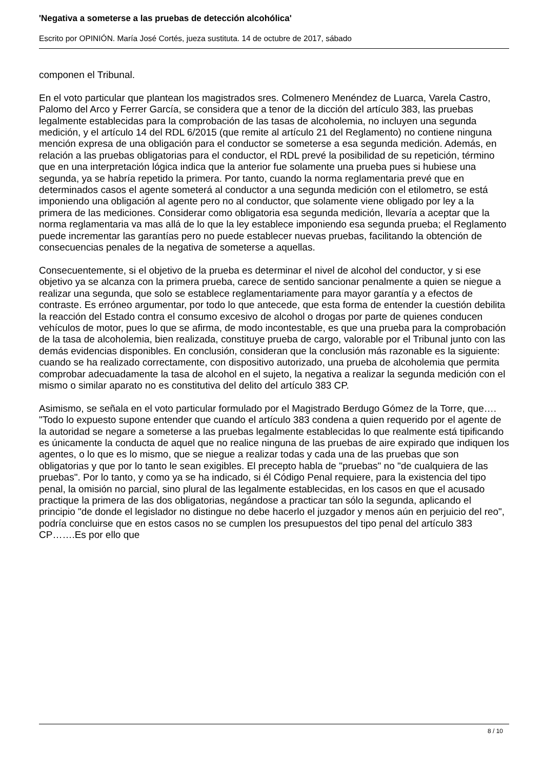'Negativa a someterse a las pruebas de detección alcohólica'
Escrito por OPINIÓN. María José Cortés, jueza sustituta. 14 de octubre de 2017, sábado
componen el Tribunal.
En el voto particular que plantean los magistrados sres. Colmenero Menéndez de Luarca, Varela Castro, Palomo del Arco y Ferrer García, se considera que a tenor de la dicción del artículo 383, las pruebas legalmente establecidas para la comprobación de las tasas de alcoholemia, no incluyen una segunda medición, y el artículo 14 del RDL 6/2015 (que remite al artículo 21 del Reglamento) no contiene ninguna mención expresa de una obligación para el conductor se someterse a esa segunda medición. Además, en relación a las pruebas obligatorias para el conductor, el RDL prevé la posibilidad de su repetición, término que en una interpretación lógica indica que la anterior fue solamente una prueba pues si hubiese una segunda, ya se habría repetido la primera. Por tanto, cuando la norma reglamentaria prevé que en determinados casos el agente someterá al conductor a una segunda medición con el etilometro, se está imponiendo una obligación al agente pero no al conductor, que solamente viene obligado por ley a la primera de las mediciones. Considerar como obligatoria esa segunda medición, llevaría a aceptar que la norma reglamentaria va mas allá de lo que la ley establece imponiendo esa segunda prueba; el Reglamento puede incrementar las garantías pero no puede establecer nuevas pruebas, facilitando la obtención de consecuencias penales de la negativa de someterse a aquellas.
Consecuentemente, si el objetivo de la prueba es determinar el nivel de alcohol del conductor, y si ese objetivo ya se alcanza con la primera prueba, carece de sentido sancionar penalmente a quien se niegue a realizar una segunda, que solo se establece reglamentariamente para mayor garantía y a efectos de contraste. Es erróneo argumentar, por todo lo que antecede, que esta forma de entender la cuestión debilita la reacción del Estado contra el consumo excesivo de alcohol o drogas por parte de quienes conducen vehículos de motor, pues lo que se afirma, de modo incontestable, es que una prueba para la comprobación de la tasa de alcoholemia, bien realizada, constituye prueba de cargo, valorable por el Tribunal junto con las demás evidencias disponibles. En conclusión, consideran que la conclusión más razonable es la siguiente: cuando se ha realizado correctamente, con dispositivo autorizado, una prueba de alcoholemia que permita comprobar adecuadamente la tasa de alcohol en el sujeto, la negativa a realizar la segunda medición con el mismo o similar aparato no es constitutiva del delito del artículo 383 CP.
Asimismo, se señala en el voto particular formulado por el Magistrado Berdugo Gómez de la Torre, que…. "Todo lo expuesto supone entender que cuando el artículo 383 condena a quien requerido por el agente de la autoridad se negare a someterse a las pruebas legalmente establecidas lo que realmente está tipificando es únicamente la conducta de aquel que no realice ninguna de las pruebas de aire expirado que indiquen los agentes, o lo que es lo mismo, que se niegue a realizar todas y cada una de las pruebas que son obligatorias y que por lo tanto le sean exigibles. El precepto habla de "pruebas" no "de cualquiera de las pruebas". Por lo tanto, y como ya se ha indicado, si él Código Penal requiere, para la existencia del tipo penal, la omisión no parcial, sino plural de las legalmente establecidas, en los casos en que el acusado practique la primera de las dos obligatorias, negándose a practicar tan sólo la segunda, aplicando el principio "de donde el legislador no distingue no debe hacerlo el juzgador y menos aún en perjuicio del reo", podría concluirse que en estos casos no se cumplen los presupuestos del tipo penal del artículo 383 CP…….Es por ello que
8 / 10